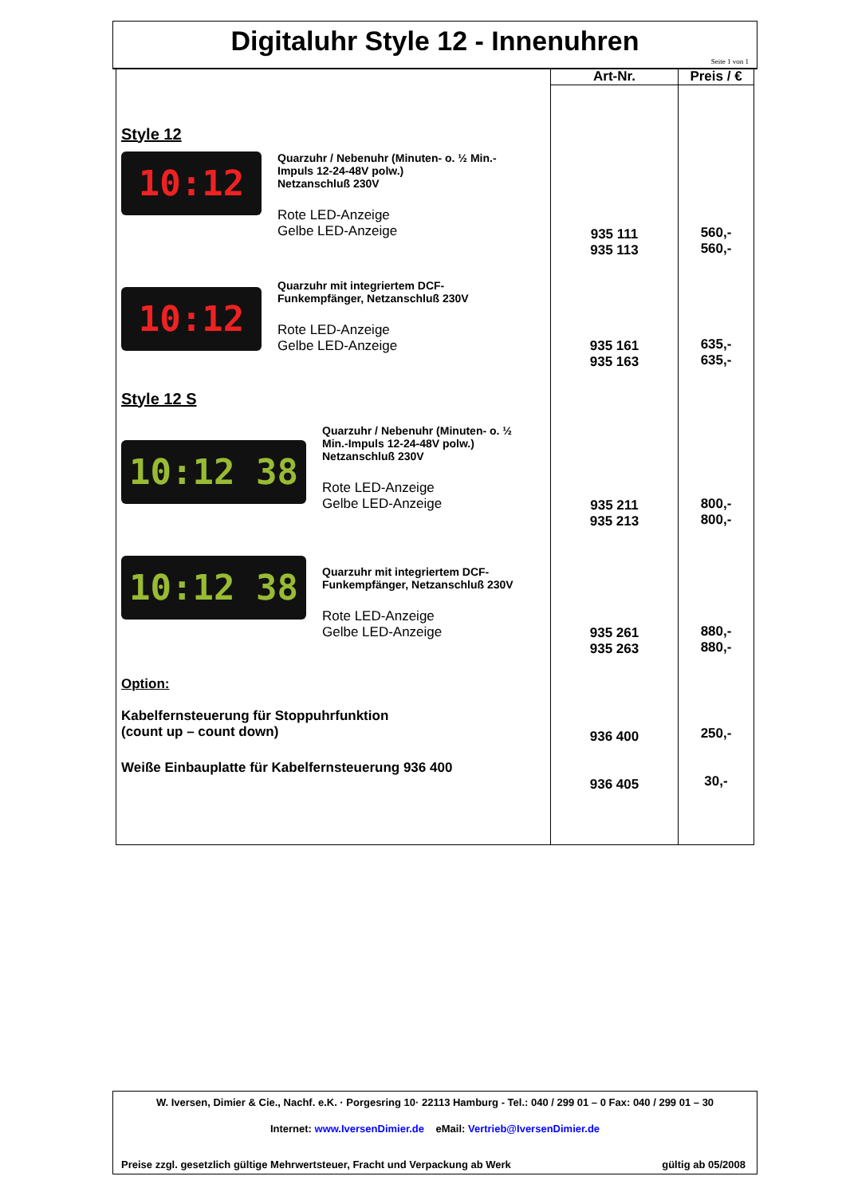Digitaluhr Style 12 - Innenuhren
Seite 1 von 1
| | Art-Nr. | Preis / € |
| --- | --- | --- |
| Style 12 10:12 Quarzuhr / Nebenuhr (Minuten- o. ½ Min.- Impuls 12-24-48V polw.) Netzanschluß 230V Rote LED-Anzeige Gelbe LED-Anzeige 10:12 Quarzuhr mit integriertem DCF- Funkempfänger, Netzanschluß 230V Rote LED-Anzeige Gelbe LED-Anzeige Style 12 S 10:12 38 Quarzuhr / Nebenuhr (Minuten- o. ½ Min.-Impuls 12-24-48V polw.) Netzanschluß 230V Rote LED-Anzeige Gelbe LED-Anzeige 10:12 38 Quarzuhr mit integriertem DCF- Funkempfänger, Netzanschluß 230V Rote LED-Anzeige Gelbe LED-Anzeige Option: Kabelfernsteuerung für Stoppuhrfunktion (count up – count down) Weiße Einbauplatte für Kabelfernsteuerung 936 400 | 935 111 935 113 935 161 935 163 935 211 935 213 935 261 935 263 936 400 936 405 | 560,- 560,- 635,- 635,- 800,- 800,- 880,- 880,- 250,- 30,- |
W. Iversen, Dimier & Cie., Nachf. e.K. · Porgesring 10· 22113 Hamburg - Tel.: 040 / 299 01 – 0 Fax: 040 / 299 01 – 30
Internet: www.IversenDimier.de eMail: Vertrieb@IversenDimier.de
Preise zzgl. gesetzlich gültige Mehrwertsteuer, Fracht und Verpackung ab Werk gültig ab 05/2008